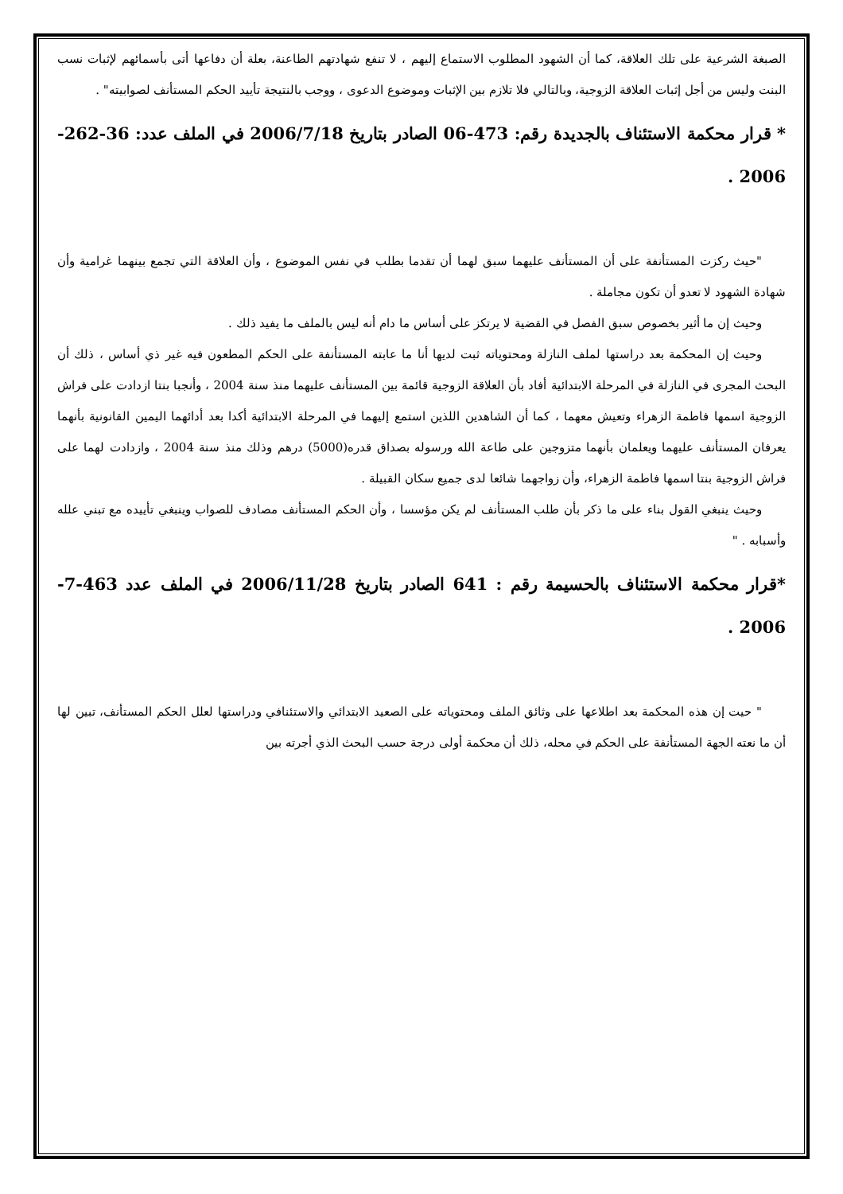الصبغة الشرعية على تلك العلاقة، كما أن الشهود المطلوب الاستماع إليهم ، لا تنفع شهادتهم الطاعنة، بعلة أن دفاعها أتى بأسمائهم لإثبات نسب البنت وليس من أجل إثبات العلاقة الزوجية، وبالتالي فلا تلازم بين الإثبات وموضوع الدعوى ، ووجب بالنتيجة تأييد الحكم المستأنف لصوابيته" .
* قرار محكمة الاستئناف بالجديدة رقم: 473-06 الصادر بتاريخ 2006/7/18 في الملف عدد: 36-262-2006 .
"حيث ركزت المستأنفة على أن المستأنف عليهما سبق لهما أن تقدما بطلب في نفس الموضوع ، وأن العلاقة التي تجمع بينهما غرامية وأن شهادة الشهود لا تعدو أن تكون مجاملة .
وحيث إن ما أثير بخصوص سبق الفصل في القضية لا يرتكز على أساس ما دام أنه ليس بالملف ما يفيد ذلك .
وحيث إن المحكمة بعد دراستها لملف النازلة ومحتوياته ثبت لديها أنا ما عابته المستأنفة على الحكم المطعون فيه غير ذي أساس ، ذلك أن البحث المجرى في النازلة في المرحلة الابتدائية أفاد بأن العلاقة الزوجية قائمة بين المستأنف عليهما منذ سنة 2004 ، وأنجبا بنتا ازدادت على فراش الزوجية اسمها فاطمة الزهراء وتعيش معهما ، كما أن الشاهدين اللذين استمع إليهما في المرحلة الابتدائية أكدا بعد أدائهما اليمين القانونية بأنهما يعرفان المستأنف عليهما ويعلمان بأنهما متزوجين على طاعة الله ورسوله بصداق قدره(5000) درهم وذلك منذ سنة 2004 ، وازدادت لهما على فراش الزوجية بنتا اسمها فاطمة الزهراء، وأن زواجهما شائعا لدى جميع سكان القبيلة .
وحيث ينبغي القول بناء على ما ذكر بأن طلب المستأنف لم يكن مؤسسا ، وأن الحكم المستأنف مصادف للصواب وينبغي تأييده مع تبني علله وأسبابه . "
*قرار محكمة الاستئناف بالحسيمة رقم : 641 الصادر بتاريخ 2006/11/28 في الملف عدد 463-7-2006 .
" حيت إن هذه المحكمة بعد اطلاعها على وثائق الملف ومحتوياته على الصعيد الابتدائي والاستئنافي ودراستها لعلل الحكم المستأنف، تبين لها أن ما نعته الجهة المستأنفة على الحكم في محله، ذلك أن محكمة أولى درجة حسب البحث الذي أجرته بين